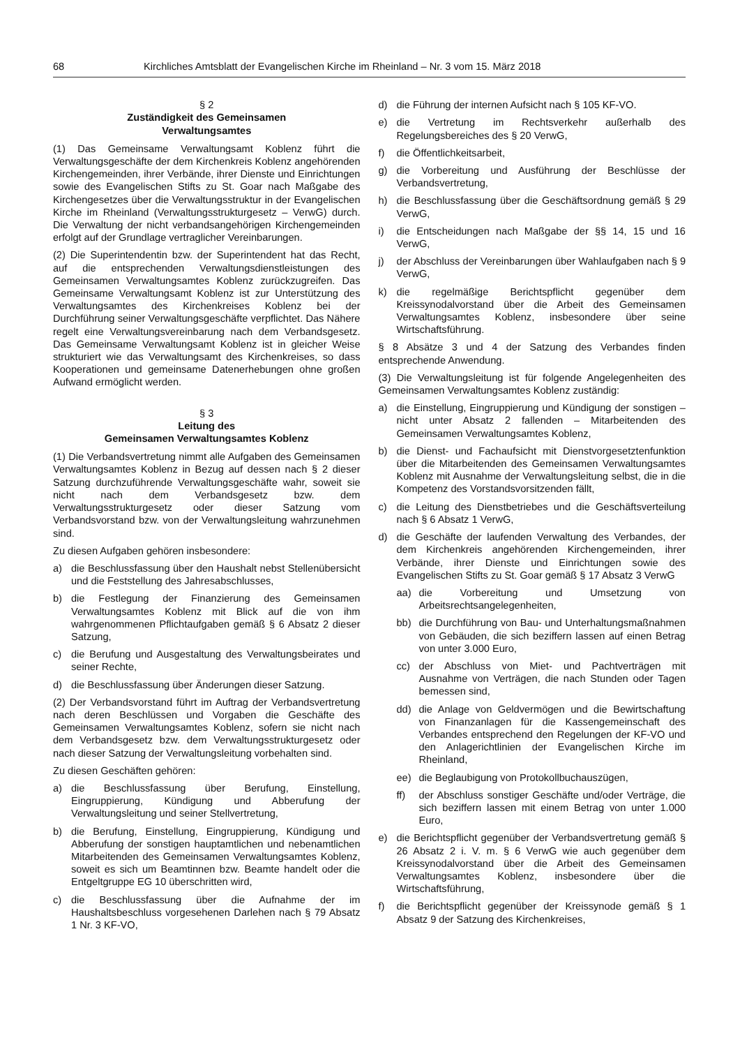68 Kirchliches Amtsblatt der Evangelischen Kirche im Rheinland – Nr. 3 vom 15. März 2018
§ 2
Zuständigkeit des Gemeinsamen
Verwaltungsamtes
(1) Das Gemeinsame Verwaltungsamt Koblenz führt die Verwaltungsgeschäfte der dem Kirchenkreis Koblenz angehörenden Kirchengemeinden, ihrer Verbände, ihrer Dienste und Einrichtungen sowie des Evangelischen Stifts zu St. Goar nach Maßgabe des Kirchengesetzes über die Verwaltungsstruktur in der Evangelischen Kirche im Rheinland (Verwaltungsstrukturgesetz – VerwG) durch. Die Verwaltung der nicht verbandsangehörigen Kirchengemeinden erfolgt auf der Grundlage vertraglicher Vereinbarungen.
(2) Die Superintendentin bzw. der Superintendent hat das Recht, auf die entsprechenden Verwaltungsdienstleistungen des Gemeinsamen Verwaltungsamtes Koblenz zurückzugreifen. Das Gemeinsame Verwaltungsamt Koblenz ist zur Unterstützung des Verwaltungsamtes des Kirchenkreises Koblenz bei der Durchführung seiner Verwaltungsgeschäfte verpflichtet. Das Nähere regelt eine Verwaltungsvereinbarung nach dem Verbandsgesetz. Das Gemeinsame Verwaltungsamt Koblenz ist in gleicher Weise strukturiert wie das Verwaltungsamt des Kirchenkreises, so dass Kooperationen und gemeinsame Datenerhebungen ohne großen Aufwand ermöglicht werden.
§ 3
Leitung des
Gemeinsamen Verwaltungsamtes Koblenz
(1) Die Verbandsvertretung nimmt alle Aufgaben des Gemeinsamen Verwaltungsamtes Koblenz in Bezug auf dessen nach § 2 dieser Satzung durchzuführende Verwaltungsgeschäfte wahr, soweit sie nicht nach dem Verbandsgesetz bzw. dem Verwaltungsstrukturgesetz oder dieser Satzung vom Verbandsvorstand bzw. von der Verwaltungsleitung wahrzunehmen sind.
Zu diesen Aufgaben gehören insbesondere:
a) die Beschlussfassung über den Haushalt nebst Stellenübersicht und die Feststellung des Jahresabschlusses,
b) die Festlegung der Finanzierung des Gemeinsamen Verwaltungsamtes Koblenz mit Blick auf die von ihm wahrgenommenen Pflichtaufgaben gemäß § 6 Absatz 2 dieser Satzung,
c) die Berufung und Ausgestaltung des Verwaltungsbeirates und seiner Rechte,
d) die Beschlussfassung über Änderungen dieser Satzung.
(2) Der Verbandsvorstand führt im Auftrag der Verbandsvertretung nach deren Beschlüssen und Vorgaben die Geschäfte des Gemeinsamen Verwaltungsamtes Koblenz, sofern sie nicht nach dem Verbandsgesetz bzw. dem Verwaltungsstrukturgesetz oder nach dieser Satzung der Verwaltungsleitung vorbehalten sind.
Zu diesen Geschäften gehören:
a) die Beschlussfassung über Berufung, Einstellung, Eingruppierung, Kündigung und Abberufung der Verwaltungsleitung und seiner Stellvertretung,
b) die Berufung, Einstellung, Eingruppierung, Kündigung und Abberufung der sonstigen hauptamtlichen und nebenamtlichen Mitarbeitenden des Gemeinsamen Verwaltungsamtes Koblenz, soweit es sich um Beamtinnen bzw. Beamte handelt oder die Entgeltgruppe EG 10 überschritten wird,
c) die Beschlussfassung über die Aufnahme der im Haushaltsbeschluss vorgesehenen Darlehen nach § 79 Absatz 1 Nr. 3 KF-VO,
d) die Führung der internen Aufsicht nach § 105 KF-VO.
e) die Vertretung im Rechtsverkehr außerhalb des Regelungsbereiches des § 20 VerwG,
f) die Öffentlichkeitsarbeit,
g) die Vorbereitung und Ausführung der Beschlüsse der Verbandsvertretung,
h) die Beschlussfassung über die Geschäftsordnung gemäß § 29 VerwG,
i) die Entscheidungen nach Maßgabe der §§ 14, 15 und 16 VerwG,
j) der Abschluss der Vereinbarungen über Wahlaufgaben nach § 9 VerwG,
k) die regelmäßige Berichtspflicht gegenüber dem Kreissynodalvorstand über die Arbeit des Gemeinsamen Verwaltungsamtes Koblenz, insbesondere über seine Wirtschaftsführung.
§ 8 Absätze 3 und 4 der Satzung des Verbandes finden entsprechende Anwendung.
(3) Die Verwaltungsleitung ist für folgende Angelegenheiten des Gemeinsamen Verwaltungsamtes Koblenz zuständig:
a) die Einstellung, Eingruppierung und Kündigung der sonstigen – nicht unter Absatz 2 fallenden – Mitarbeitenden des Gemeinsamen Verwaltungsamtes Koblenz,
b) die Dienst- und Fachaufsicht mit Dienstvorgesetztenfunktion über die Mitarbeitenden des Gemeinsamen Verwaltungsamtes Koblenz mit Ausnahme der Verwaltungsleitung selbst, die in die Kompetenz des Vorstandsvorsitzenden fällt,
c) die Leitung des Dienstbetriebes und die Geschäftsverteilung nach § 6 Absatz 1 VerwG,
d) die Geschäfte der laufenden Verwaltung des Verbandes, der dem Kirchenkreis angehörenden Kirchengemeinden, ihrer Verbände, ihrer Dienste und Einrichtungen sowie des Evangelischen Stifts zu St. Goar gemäß § 17 Absatz 3 VerwG
aa) die Vorbereitung und Umsetzung von Arbeitsrechtsangelegenheiten,
bb) die Durchführung von Bau- und Unterhaltungsmaßnahmen von Gebäuden, die sich beziffern lassen auf einen Betrag von unter 3.000 Euro,
cc) der Abschluss von Miet- und Pachtverträgen mit Ausnahme von Verträgen, die nach Stunden oder Tagen bemessen sind,
dd) die Anlage von Geldvermögen und die Bewirtschaftung von Finanzanlagen für die Kassengemeinschaft des Verbandes entsprechend den Regelungen der KF-VO und den Anlagerichtlinien der Evangelischen Kirche im Rheinland,
ee) die Beglaubigung von Protokollbuchauszügen,
ff) der Abschluss sonstiger Geschäfte und/oder Verträge, die sich beziffern lassen mit einem Betrag von unter 1.000 Euro,
e) die Berichtspflicht gegenüber der Verbandsvertretung gemäß § 26 Absatz 2 i. V. m. § 6 VerwG wie auch gegenüber dem Kreissynodalvorstand über die Arbeit des Gemeinsamen Verwaltungsamtes Koblenz, insbesondere über die Wirtschaftsführung,
f) die Berichtspflicht gegenüber der Kreissynode gemäß § 1 Absatz 9 der Satzung des Kirchenkreises,